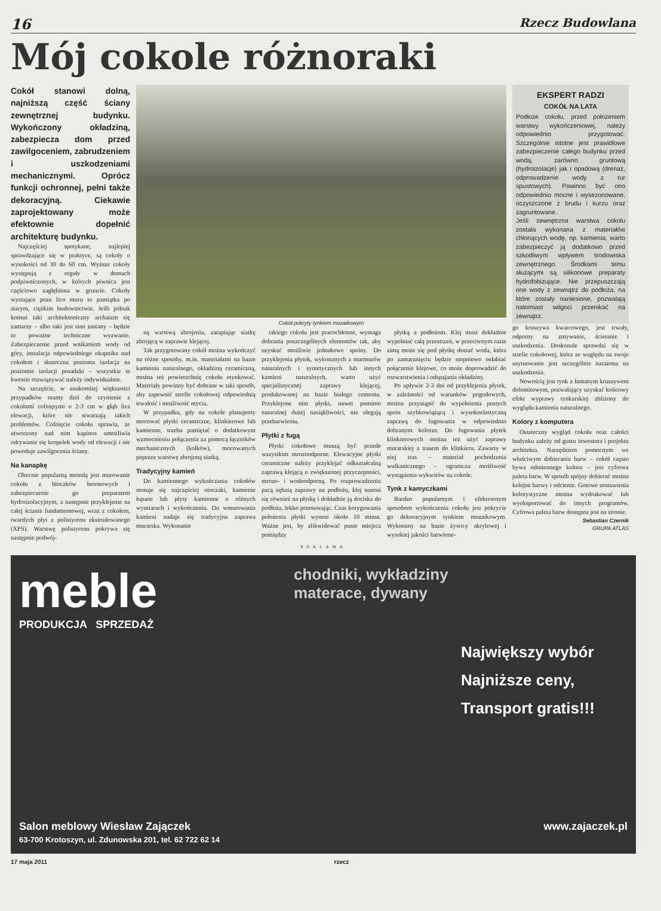16 Rzecz Budowlana
Mój cokole różnoraki
Cokół stanowi dolną, najniższą część ściany zewnętrznej budynku. Wykończony okładziną, zabezpiecza dom przed zawilgoceniem, zabrudzeniem i uszkodzeniami mechanicznymi. Oprócz funkcji ochronnej, pełni także dekoracyjną. Ciekawie zaprojektowany może efektownie dopełnić architekturę budynku.
Najczęściej spotykane, najlepiej sprawdzające się w praktyce, są cokoły o wysokości od 30 do 60 cm. Wyższe cokoły występują z reguły w domach podpiwniczonych, w których piwnica jest częściowo zagłębiona w gruncie. Cokoły wystające poza lico muru to pamiątka po starym, ciężkim budownictwie. Jeśli jednak komuś taki architektoniczny archaizm się zamarzy – albo taki jest stan zastany – będzie to poważne techniczne wyzwanie. Zabezpieczenie przed wnikaniem wody od góry, instalacja odpowiedniego okapnika nad cokołem i skuteczna pozioma izolacja na poziomie izolacji posadzki – wszystkie te kwestie rozwiązywać należy indywidualnie.
Na szczęście, w znakomitej większości przypadków mamy dziś do czynienie z cokołami cofniętymi o 2-3 cm w głąb lica elewacji, które nie stwarzają takich problemów. Cofnięcie cokołu sprawia, że utworzony nad nim kapinos umożliwia odrywanie się kropelek wody od elewacji i nie powoduje zawilgocenia ściany.
Na kanapkę
Obecnie popularną metodą jest murowanie cokołu z bloczków betonowych i zabezpieczenie go preparatem hydroizolacyjnym, a następnie przyklejenie na całej ścianie fundamentowej, wraz z cokołem, twardych płyt z polistyrenu ekstrudowanego (XPS). Warstwę polistyrenu pokrywa się następnie podwój-
Cokół pokryty tynkiem mozaikowym
ną warstwą zbrojenia, zatapiając siatkę zbrojącą w zaprawie klejącej.
Tak przygotowany cokół można wykończyć na różne sposoby, m.in. materiałami na bazie kamienia naturalnego, okładziną ceramiczną, można też powierzchnię cokołu otynkować. Materiały powinny być dobrane w taki sposób, aby zapewnić strefie cokołowej odpowiednią trwałość i możliwość mycia.
W przypadku, gdy na cokole planujemy mocować płytki ceramiczne, klinkierowe lub kamienne, trzeba pamiętać o dodatkowym wzmocnieniu połączenia za pomocą łączników mechanicznych (kołków), mocowanych poprzez warstwę zbrojoną siatką.
Tradycyjny kamień
Do kamiennego wykończania cokołów stosuje się najczęściej otoczaki, kamienie łupane lub płyty kamienne o różnych wymiarach i wykończeniu. Do wmurowania kamieni nadaje się tradycyjna zaprawa murarska. Wykonanie
takiego cokołu jest pracochłonne, wymaga dobrania poszczególnych elementów tak, aby uzyskać możliwie jednakowe spoiny. Do przyklejenia płytek, wykonanych z marmurów naturalnych i syntetycznych lub innych kamieni naturalnych, warto użyć specjalistycznej zaprawy klejącej, produkowanej na bazie białego cementu. Przyklejone nim płytki, nawet pomimo naturalnej dużej nasiąkliwości, nie ulegają przebarwieniu.
Płytki z fugą
Płytki cokołowe muszą być przede wszystkim mrozoodporne. Elewacyjne płytki ceramiczne należy przyklejać odkształcalną zaprawą klejącą o zwiększonej przyczepności, mrozo- i wodoodporną. Po rozprowadzeniu pacą zębatą zaprawy na podłożu, klej nanosi się również na płytkę i dokładnie ją dociska do podłoża, lekko przesuwając. Czas korygowania położenia płytki wynosi około 10 minut. Ważne jest, by zlikwidować puste miejsca pomiędzy
płytką a podłożem. Klej musi dokładnie wypełniać całą przestrzeń, w przeciwnym razie zimą może się pod płytkę dostać woda, która po zamarznięciu będzie stopniowo osłabiać połączenie klejowe, co może doprowadzić do rozwarstwienia i odspajania okładziny.
Po upływie 2-3 dni od przyklejenia płytek, w zależności od warunków pogodowych, można przystąpić do wypełnienia pustych spoin szybkowiążącą i wysokoelastyczną zaprawą do fugowania w odpowiednio dobranym kolorze. Do fugowania płytek klinkierowych można też użyć zaprawy murarskiej z trasem do klinkieru. Zawarty w niej tras – materiał pochodzenia wulkanicznego – ogranicza możliwość wystąpienia wykwitów na cokole.
Tynk z kamyczkami
Bardzo popularnym i efektownym sposobem wykończenia cokołu jest pokrycie go dekoracyjnym tynkiem mozaikowym. Wykonany na bazie żywicy akrylowej i wysokiej jakości barwione-
EKSPERT RADZI
COKÓŁ NA LATA
Podłoże cokołu, przed położeniem warstwy wykończeniowej, należy odpowiednio przygotować. Szczególnie istotne jest prawidłowe zabezpieczenie całego budynku przed wodą, zarówno gruntową (hydroizolacje) jak i opadową (drenaż, odprowadzenie wody z rur spustowych). Powinno być ono odpowiednio mocne i wysezonowane, oczyszczone z brudu i kurzu oraz zagruntowane..
Jeśli zewnętrzna warstwa cokołu została wykonana z materiałów chłonących wodę, np. kamienia, warto zabezpieczyć ją dodatkowo przed szkodliwym wpływem środowiska zewnętrznego. Środkami temu służącymi są silikonowe preparaty hydrofobizujące. Nie przepuszczają one wody z zewnątrz do podłoża, na które zostały naniesione, pozwalają natomiast wilgoci przenikać na zewnątrz.
go kruszywa kwarcowego, jest trwały, odporny na zmywanie, ścieranie i uszkodzenia. Doskonale sprawdzi się w strefie cokołowej, która ze względu na swoje usytuowanie jest szczególnie narażona na uszkodzenia.
Nowością jest tynk z łamanym kruszywem dolomitowym, pozwalający uzyskać końcowy efekt wyprawy tynkarskiej zbliżony do wyglądu kamienia naturalnego.
Kolory z komputera
Ostateczny wygląd cokołu oraz całości budynku zależy od gustu inwestora i projektu architekta. Narzędziem pomocnym we właściwym dobieraniu barw – cokół często bywa odmiennego koloru – jest cyfrowa paleta barw. W sposób spójny dobierać można kolejne barwy i odcienie. Gotowe zestawienia kolorystyczne można wydrukować lub wyeksportować do innych programów. Cyfrowa paleta barw dostępna jest na stronie.
Sebastian Czernik
GRUPA ATLAS
REKLAMA
meble
PRODUKCJA SPRZEDAŻ
chodniki, wykładziny
materace, dywany
Największy wybór
Najniższe ceny,
Transport gratis!!!
Salon meblowy Wiesław Zajączek
63-700 Krotoszyn, ul. Zdunowska 201, tel. 62 722 62 14 www.zajaczek.pl
17 maja 2011 rzecz